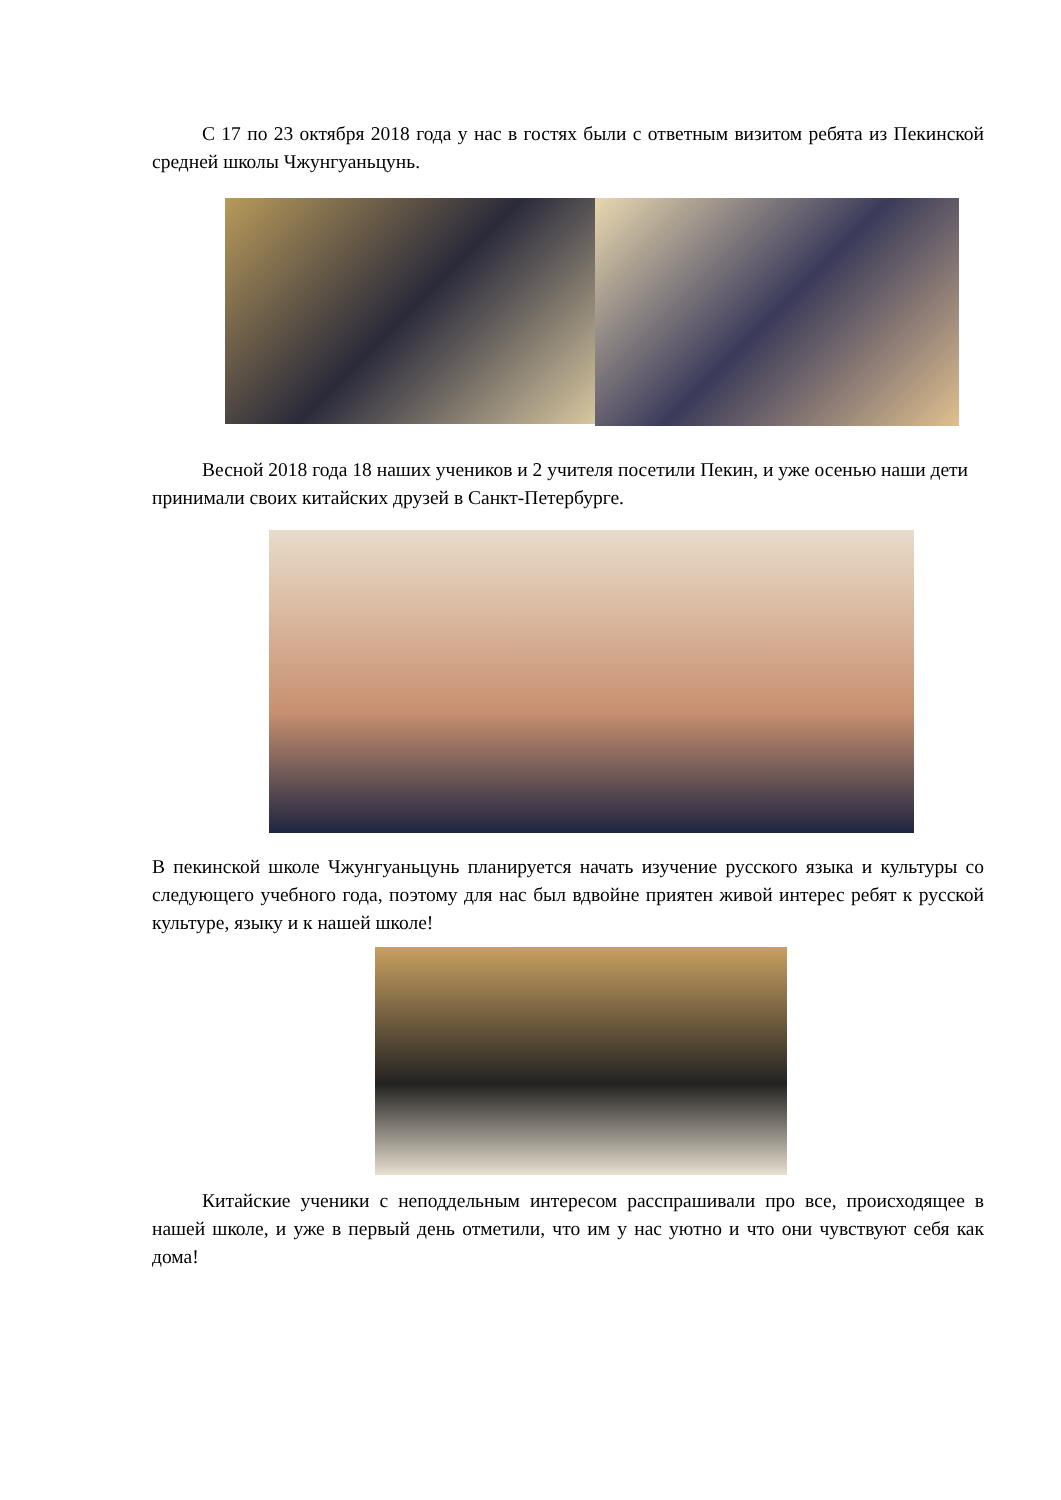С 17 по 23 октября 2018 года у нас в гостях были с ответным визитом ребята из Пекинской средней школы Чжунгуаньцунь.
Весной 2018 года 18 наших учеников и 2 учителя посетили Пекин, и уже осенью наши дети принимали своих китайских друзей в Санкт-Петербурге.
В пекинской школе Чжунгуаньцунь планируется начать изучение русского языка и культуры со следующего учебного года, поэтому для нас был вдвойне приятен живой интерес ребят к русской культуре, языку и к нашей школе!
Китайские ученики с неподдельным интересом расспрашивали про все, происходящее в нашей школе, и уже в первый день отметили, что им у нас уютно и что они чувствуют себя как дома!